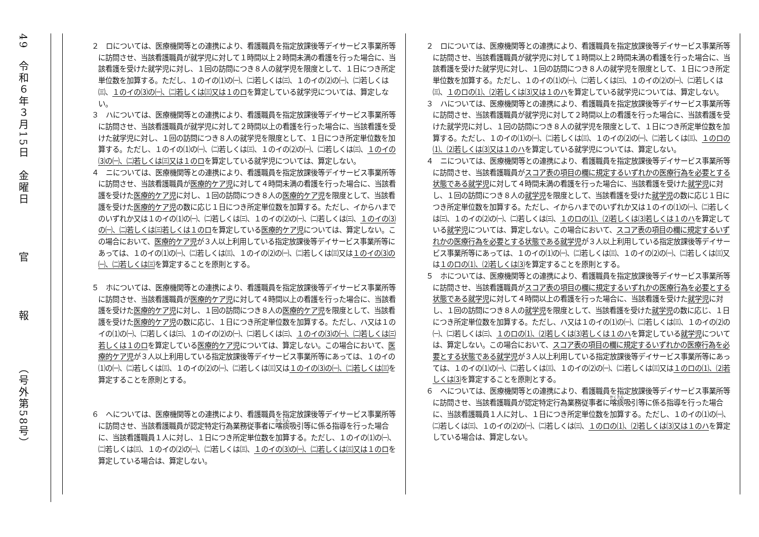49　令和６年３月15日　金曜日　　　　官　　　　報　　　　（号外第58号）
| ２ ロについては、医療機関等との連携により、看護職員を指定放課後等デイサービス事業所等に訪問させ、当該看護職員が就学児に対して１時間以上２時間未満の看護を行った場合に、当該看護を受けた就学児に対し、１回の訪問につき８人の就学児を限度として、１日につき所定単位数を加算する。ただし、１のイの⑴の㈠、㈡若しくは㈢、１のイの⑵の㈠、㈡若しくは㈢、 １のイの⑶の㈠、㈡若しくは㈢又は１のロ を算定している就学児については、算定しない。 ３ ハについては、医療機関等との連携により、看護職員を指定放課後等デイサービス事業所等に訪問させ、当該看護職員が就学児に対して２時間以上の看護を行った場合に、当該看護を受けた就学児に対し、１回の訪問につき８人の就学児を限度として、１日につき所定単位数を加算する。ただし、１のイの⑴の㈠、㈡若しくは㈢、１のイの⑵の㈠、㈡若しくは㈢、 １のイの⑶の㈠、㈡若しくは㈢又は１のロ を算定している就学児については、算定しない。 ４ ニについては、医療機関等との連携により、看護職員を指定放課後等デイサービス事業所等に訪問させ、当該看護職員が 医療的ケア児 に対して４時間未満の看護を行った場合に、当該看護を受けた 医療的ケア児 に対し、１回の訪問につき８人の 医療的ケア児 を限度として、当該看護を受けた 医療的ケア児 の数に応じ１日につき所定単位数を加算する。ただし、イからハまでのいずれか又は１のイの⑴の㈠、㈡若しくは㈢、１のイの⑵の㈠、㈡若しくは㈢、 １のイの⑶の㈠、㈡若しくは㈢若しくは１のロ を算定している 医療的ケア児 については、算定しない。この場合において、 医療的ケア児 が３人以上利用している指定放課後等デイサービス事業所等にあっては、１のイの⑴の㈠、㈡若しくは㈢、１のイの⑵の㈠、㈡若しくは㈢又は １のイの⑶の㈠、㈡若しくは㈢ を算定することを原則とする。 ５ ホについては、医療機関等との連携により、看護職員を指定放課後等デイサービス事業所等に訪問させ、当該看護職員が 医療的ケア児 に対して４時間以上の看護を行った場合に、当該看護を受けた 医療的ケア児 に対し、１回の訪問につき８人の 医療的ケア児 を限度として、当該看護を受けた 医療的ケア児 の数に応じ、１日につき所定単位数を加算する。ただし、ハ又は１のイの⑴の㈠、㈡若しくは㈢、１のイの⑵の㈠、㈡若しくは㈢、 １のイの⑶の㈠、㈡若しくは㈢若しくは１のロ を算定している 医療的ケア児 については、算定しない。この場合において、 医療的ケア児 が３人以上利用している指定放課後等デイサービス事業所等にあっては、１のイの⑴の㈠、㈡若しくは㈢、１のイの⑵の㈠、㈡若しくは㈢又は １のイの⑶の㈠、㈡若しくは㈢ を算定することを原則とする。 ６ へについては、医療機関等との連携により、看護職員を指定放課後等デイサービス事業所等に訪問させ、当該看護職員が認定特定行為業務従事者に 喀痰 吸引等に係る指導を行った場合に、当該看護職員１人に対し、１日につき所定単位数を加算する。ただし、１のイの⑴の㈠、㈡若しくは㈢、１のイの⑵の㈠、㈡若しくは㈢、 １のイの⑶の㈠、㈡若しくは㈢又は１のロ を算定している場合は、算定しない。 | ２ ロについては、医療機関等との連携により、看護職員を指定放課後等デイサービス事業所等に訪問させ、当該看護職員が就学児に対して１時間以上２時間未満の看護を行った場合に、当該看護を受けた就学児に対し、１回の訪問につき８人の就学児を限度として、１日につき所定単位数を加算する。ただし、１のイの⑴の㈠、㈡若しくは㈢、１のイの⑵の㈠、㈡若しくは㈢、 １のロの⑴、⑵若しくは⑶又は１のハ を算定している就学児については、算定しない。 ３ ハについては、医療機関等との連携により、看護職員を指定放課後等デイサービス事業所等に訪問させ、当該看護職員が就学児に対して２時間以上の看護を行った場合に、当該看護を受けた就学児に対し、１回の訪問につき８人の就学児を限度として、１日につき所定単位数を加算する。ただし、１のイの⑴の㈠、㈡若しくは㈢、１のイの⑵の㈠、㈡若しくは㈢、 １のロの⑴、⑵若しくは⑶又は１のハ を算定している就学児については、算定しない。 ４ ニについては、医療機関等との連携により、看護職員を指定放課後等デイサービス事業所等に訪問させ、当該看護職員が スコア表の項目の欄に規定するいずれかの医療行為を必要とする状態である就学児 に対して４時間未満の看護を行った場合に、当該看護を受けた 就学児 に対し、１回の訪問につき８人の 就学児 を限度として、当該看護を受けた 就学児 の数に応じ１日につき所定単位数を加算する。ただし、イからハまでのいずれか又は１のイの⑴の㈠、㈡若しくは㈢、１のイの⑵の㈠、㈡若しくは㈢、 １のロの⑴、⑵若しくは⑶若しくは１のハ を算定している 就学児 については、算定しない。この場合において、 スコア表の項目の欄に規定するいずれかの医療行為を必要とする状態である就学児 が３人以上利用している指定放課後等デイサービス事業所等にあっては、１のイの⑴の㈠、㈡若しくは㈢、１のイの⑵の㈠、㈡若しくは㈢又は １のロの⑴、⑵若しくは⑶ を算定することを原則とする。 ５ ホについては、医療機関等との連携により、看護職員を指定放課後等デイサービス事業所等に訪問させ、当該看護職員が スコア表の項目の欄に規定するいずれかの医療行為を必要とする状態である就学児 に対して４時間以上の看護を行った場合に、当該看護を受けた 就学児 に対し、１回の訪問につき８人の 就学児 を限度として、当該看護を受けた 就学児 の数に応じ、１日につき所定単位数を加算する。ただし、ハ又は１のイの⑴の㈠、㈡若しくは㈢、１のイの⑵の㈠、㈡若しくは㈢、 １のロの⑴、⑵若しくは⑶若しくは１のハ を算定している 就学児 については、算定しない。この場合において、 スコア表の項目の欄に規定するいずれかの医療行為を必要とする状態である就学児 が３人以上利用している指定放課後等デイサービス事業所等にあっては、１のイの⑴の㈠、㈡若しくは㈢、１のイの⑵の㈠、㈡若しくは㈢又は １のロの⑴、⑵若しくは⑶ を算定することを原則とする。 ６ へについては、医療機関等との連携により、看護職員を指定放課後等デイサービス事業所等に訪問させ、当該看護職員が認定特定行為業務従事者に 喀痰 吸引等に係る指導を行った場合に、当該看護職員１人に対し、１日につき所定単位数を加算する。ただし、１のイの⑴の㈠、㈡若しくは㈢、１のイの⑵の㈠、㈡若しくは㈢、 １のロの⑴、⑵若しくは⑶又は１のハ を算定している場合は、算定しない。 |